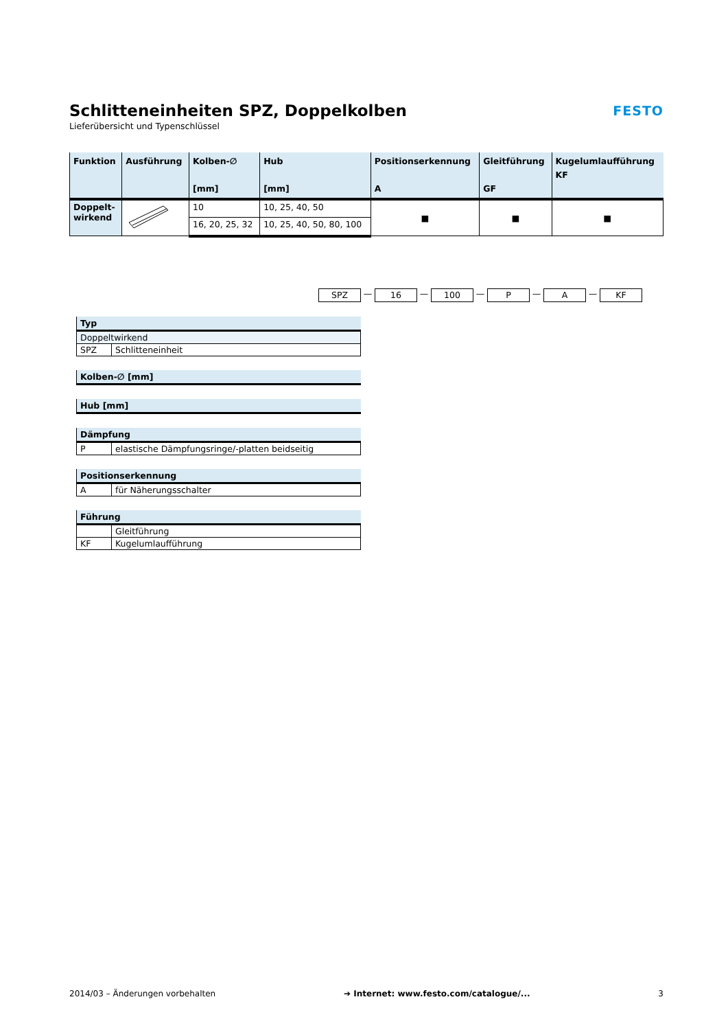Schlitteneinheiten SPZ, Doppelkolben
Lieferübersicht und Typenschlüssel
FESTO
| Funktion | Ausführung | Kolben-∅ [mm] | Hub [mm] | Positionserkennung A | Gleitführung GF | Kugelumlaufführung KF |
| --- | --- | --- | --- | --- | --- | --- |
| Doppelt- wirkend | | 10 | 10, 25, 40, 50 | ■ | ■ | ■ |
| | | 16, 20, 25, 32 | 10, 25, 40, 50, 80, 100 | | | |
SPZ — 16 — 100 — P — A — KF
| Typ | |
| --- | --- |
| Doppeltwirkend | |
| SPZ | Schlitteneinheit |
| Kolben-∅ [mm] |
| --- |
| Hub [mm] |
| --- |
| Dämpfung | |
| --- | --- |
| P | elastische Dämpfungsringe/-platten beidseitig |
| Positionserkennung | |
| --- | --- |
| A | für Näherungsschalter |
| Führung | |
| --- | --- |
| | Gleitführung |
| KF | Kugelumlaufführung |
2014/03 – Änderungen vorbehalten ➔ Internet: www.festo.com/catalogue/... 3